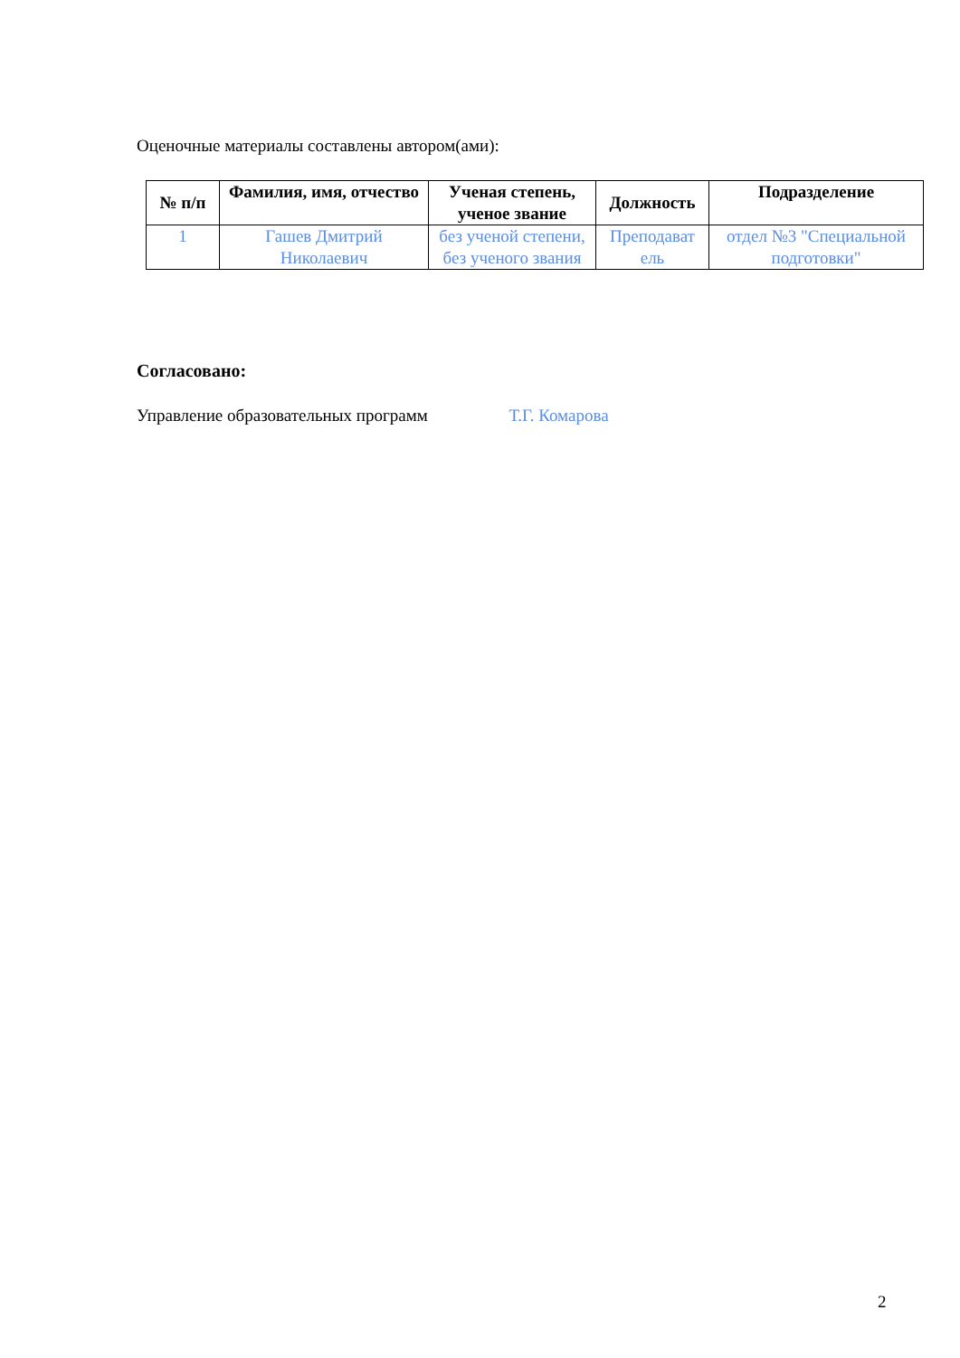Оценочные материалы составлены автором(ами):
| № п/п | Фамилия, имя, отчество | Ученая степень, ученое звание | Должность | Подразделение |
| --- | --- | --- | --- | --- |
| 1 | Гашев Дмитрий Николаевич | без ученой степени, без ученого звания | Преподават ель | отдел №3 "Специальной подготовки" |
Согласовано:
Управление образовательных программ Т.Г. Комарова
2